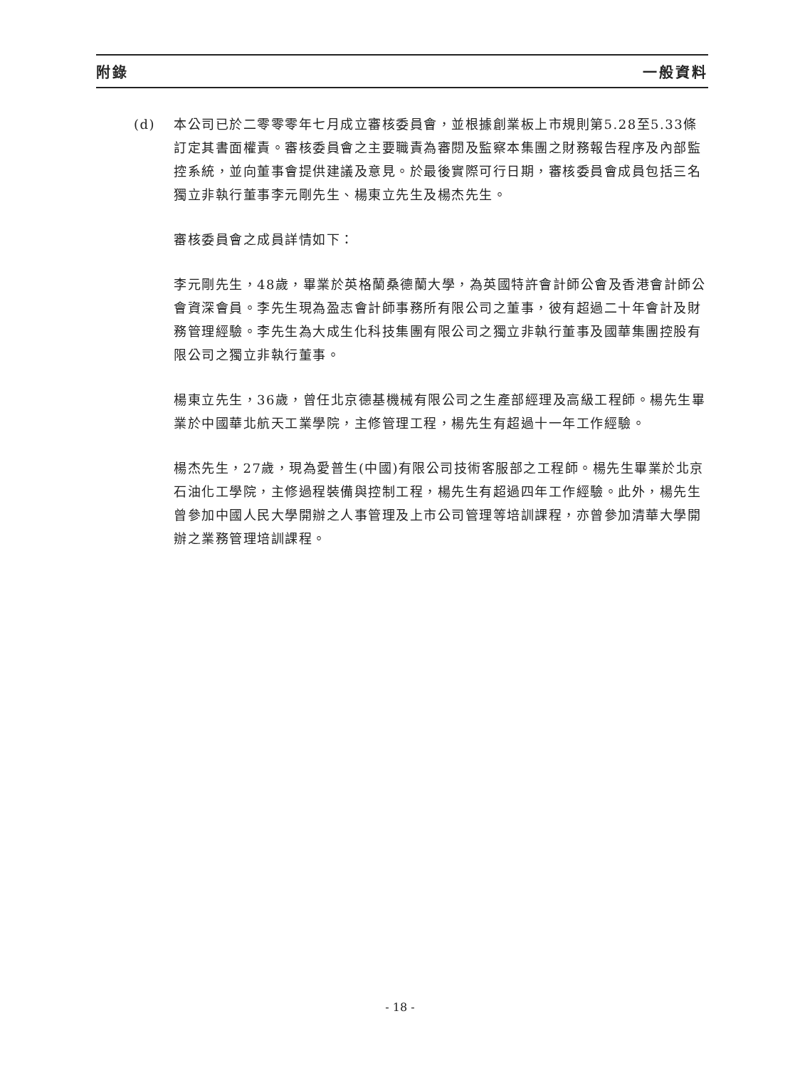附錄 一般資料
(d) 本公司已於二零零零年七月成立審核委員會，並根據創業板上市規則第5.28至5.33條訂定其書面權責。審核委員會之主要職責為審閱及監察本集團之財務報告程序及內部監控系統，並向董事會提供建議及意見。於最後實際可行日期，審核委員會成員包括三名獨立非執行董事李元剛先生、楊東立先生及楊杰先生。
審核委員會之成員詳情如下：
李元剛先生，48歲，畢業於英格蘭桑德蘭大學，為英國特許會計師公會及香港會計師公會資深會員。李先生現為盈志會計師事務所有限公司之董事，彼有超過二十年會計及財務管理經驗。李先生為大成生化科技集團有限公司之獨立非執行董事及國華集團控股有限公司之獨立非執行董事。
楊東立先生，36歲，曾任北京德基機械有限公司之生產部經理及高級工程師。楊先生畢業於中國華北航天工業學院，主修管理工程，楊先生有超過十一年工作經驗。
楊杰先生，27歲，現為愛普生(中國)有限公司技術客服部之工程師。楊先生畢業於北京石油化工學院，主修過程裝備與控制工程，楊先生有超過四年工作經驗。此外，楊先生曾參加中國人民大學開辦之人事管理及上市公司管理等培訓課程，亦曾參加清華大學開辦之業務管理培訓課程。
- 18 -